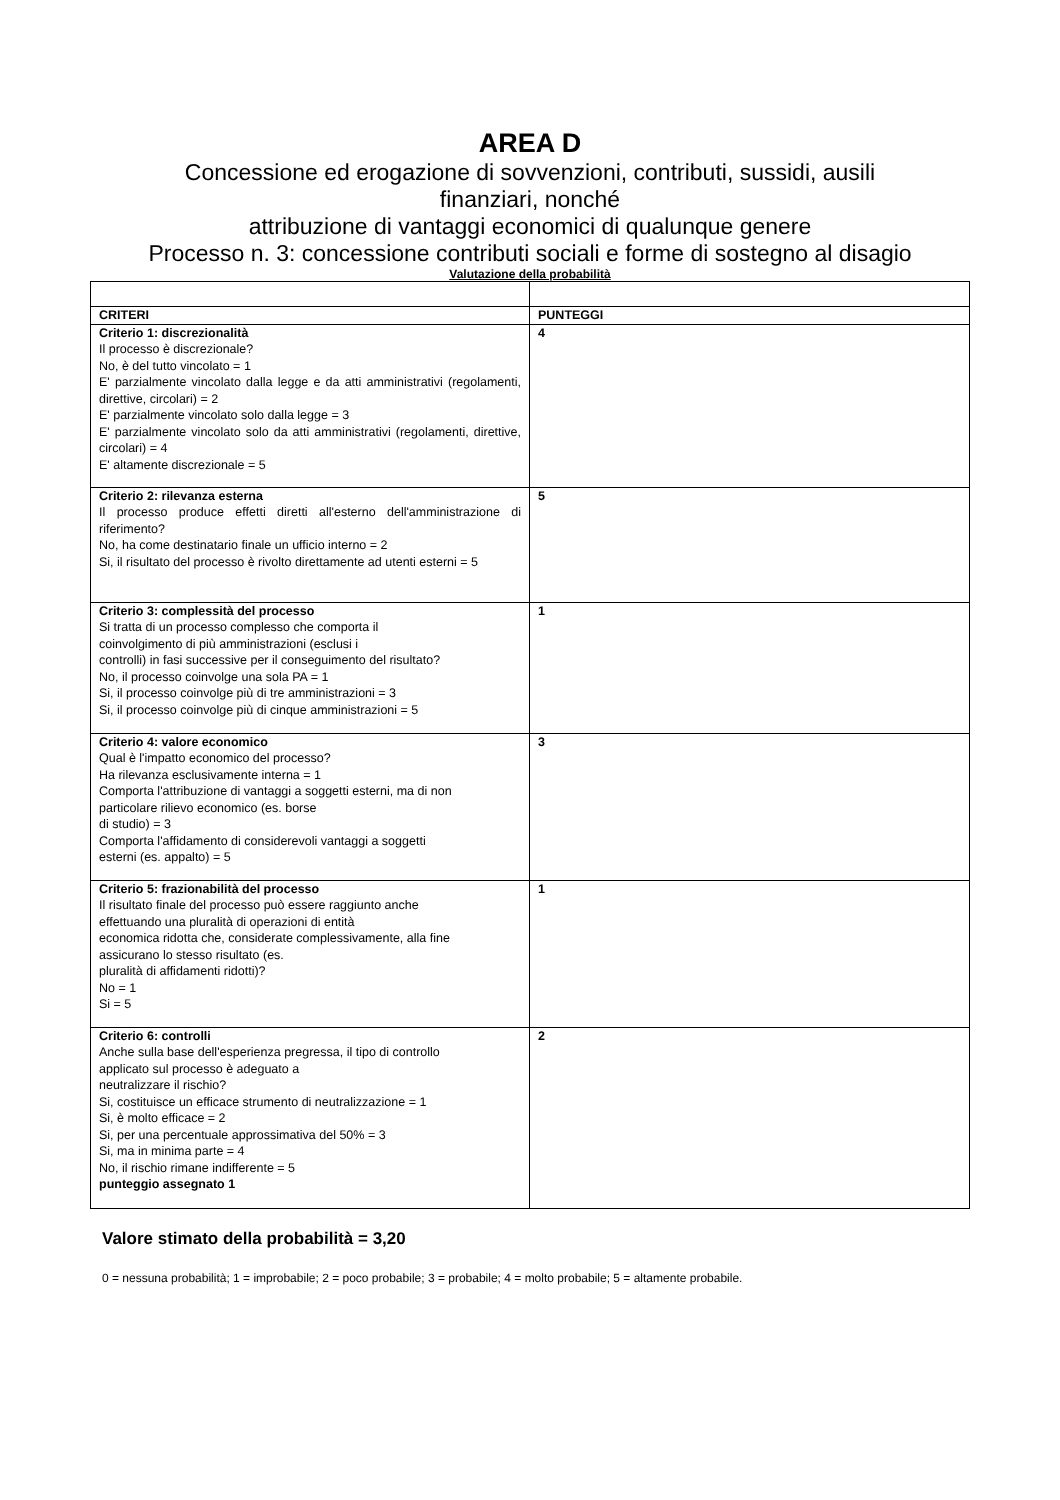AREA D
Concessione ed erogazione di sovvenzioni, contributi, sussidi, ausili
finanziari, nonché
attribuzione di vantaggi economici di qualunque genere
Processo n. 3: concessione contributi sociali e forme di sostegno al disagio
Valutazione della probabilità
| CRITERI | PUNTEGGI |
| --- | --- |
| Criterio 1: discrezionalità Il processo è discrezionale? No, è del tutto vincolato = 1 E' parzialmente vincolato dalla legge e da atti amministrativi (regolamenti, direttive, circolari) = 2 E' parzialmente vincolato solo dalla legge = 3 E' parzialmente vincolato solo da atti amministrativi (regolamenti, direttive, circolari) = 4 E' altamente discrezionale = 5 | 4 |
| Criterio 2: rilevanza esterna Il processo produce effetti diretti all'esterno dell'amministrazione di riferimento? No, ha come destinatario finale un ufficio interno = 2 Si, il risultato del processo è rivolto direttamente ad utenti esterni = 5 | 5 |
| Criterio 3: complessità del processo Si tratta di un processo complesso che comporta il coinvolgimento di più amministrazioni (esclusi i controlli) in fasi successive per il conseguimento del risultato? No, il processo coinvolge una sola PA = 1 Si, il processo coinvolge più di tre amministrazioni = 3 Si, il processo coinvolge più di cinque amministrazioni = 5 | 1 |
| Criterio 4: valore economico Qual è l'impatto economico del processo? Ha rilevanza esclusivamente interna = 1 Comporta l'attribuzione di vantaggi a soggetti esterni, ma di non particolare rilievo economico (es. borse di studio) = 3 Comporta l'affidamento di considerevoli vantaggi a soggetti esterni (es. appalto) = 5 | 3 |
| Criterio 5: frazionabilità del processo Il risultato finale del processo può essere raggiunto anche effettuando una pluralità di operazioni di entità economica ridotta che, considerate complessivamente, alla fine assicurano lo stesso risultato (es. pluralità di affidamenti ridotti)? No = 1 Si = 5 | 1 |
| Criterio 6: controlli Anche sulla base dell'esperienza pregressa, il tipo di controllo applicato sul processo è adeguato a neutralizzare il rischio? Si, costituisce un efficace strumento di neutralizzazione = 1 Si, è molto efficace = 2 Si, per una percentuale approssimativa del 50% = 3 Si, ma in minima parte = 4 No, il rischio rimane indifferente = 5 punteggio assegnato 1 | 2 |
Valore stimato della probabilità = 3,20
0 = nessuna probabilità; 1 = improbabile; 2 = poco probabile; 3 = probabile; 4 = molto probabile; 5 = altamente probabile.